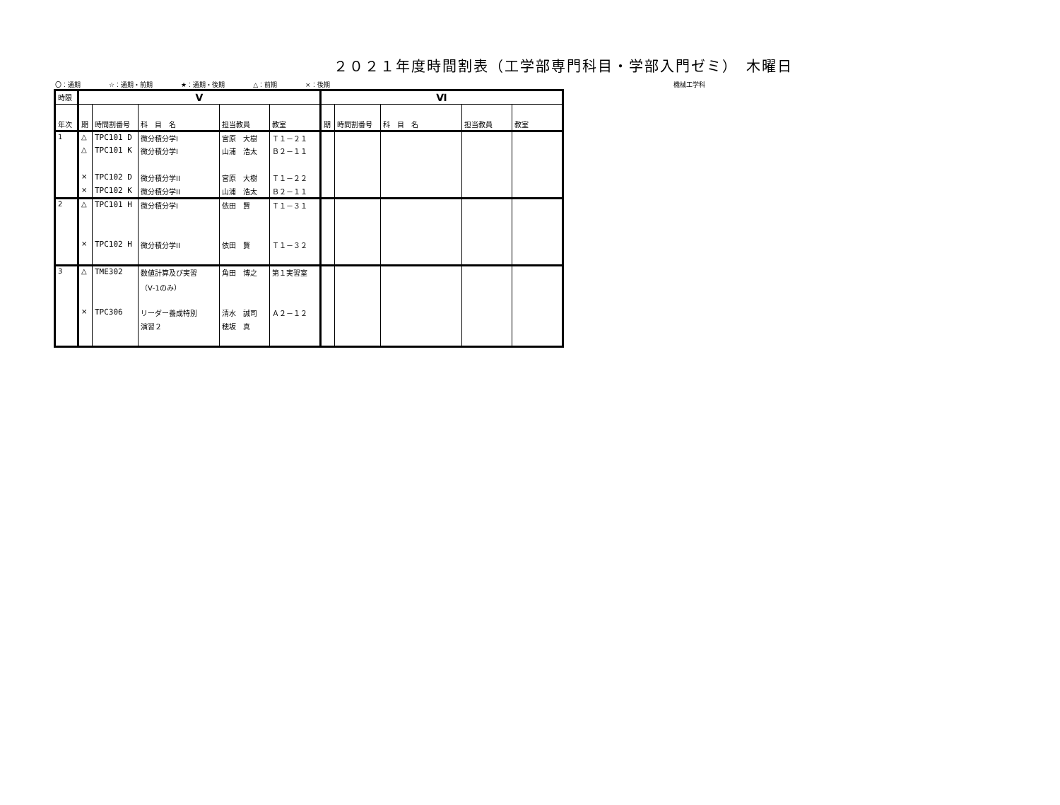２０２１年度時間割表（工学部専門科目・学部入門ゼミ）　木曜日
〇：通期 ☆：通期・前期 ★：通期・後期 △：前期 ×：後期 機械工学科
| 時限 | Ⅴ | | | | | Ⅵ | | | | |
| --- | --- | --- | --- | --- | --- | --- | --- | --- | --- | --- |
| 年次 | 期 | 時間割番号 | 科 目 名 | 担当教員 | 教室 | 期 | 時間割番号 | 科 目 名 | 担当教員 | 教室 |
| 1 | △ | TPC101 D | 微分積分学I | 宮原 大樹 | Ｔ１－２１ | | | | | |
| | △ | TPC101 K | 微分積分学I | 山浦 浩太 | Ｂ２－１１ | | | | | |
| | × | TPC102 D | 微分積分学II | 宮原 大樹 | Ｔ１－２２ | | | | | |
| | × | TPC102 K | 微分積分学II | 山浦 浩太 | Ｂ２－１１ | | | | | |
| 2 | △ | TPC101 H | 微分積分学I | 依田 賢 | Ｔ１－３１ | | | | | |
| | × | TPC102 H | 微分積分学II | 依田 賢 | Ｔ１－３２ | | | | | |
| 3 | △ | TME302 | 数値計算及び実習 | 角田 博之 | 第１実習室 | | | | | |
| | | | （Ⅴ-1のみ） | | | | | | | |
| | × | TPC306 | リーダー養成特別 | 清水 誠司 | Ａ２－１２ | | | | | |
| | | | 演習２ | 穂坂 真 | | | | | | |